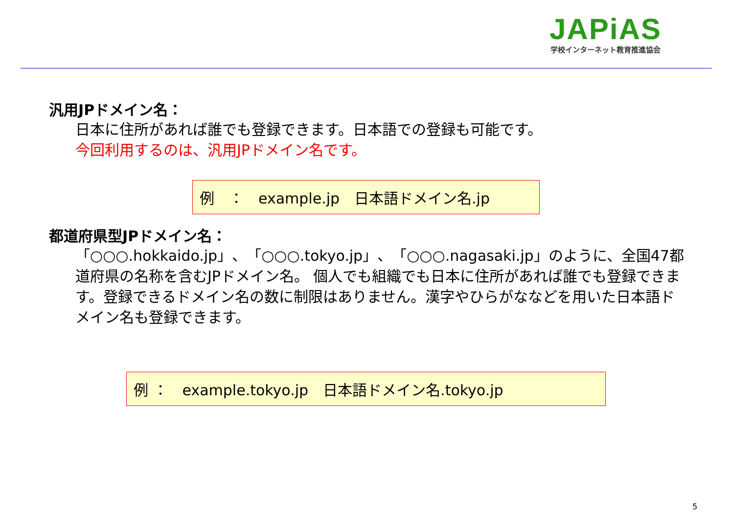JAPiAS
学校インターネット教育推進協会
汎用JPドメイン名：
日本に住所があれば誰でも登録できます。日本語での登録も可能です。
今回利用するのは、汎用JPドメイン名です。
例　：　example.jp　日本語ドメイン名.jp
都道府県型JPドメイン名：
「○○○.hokkaido.jp」、「○○○.tokyo.jp」、「○○○.nagasaki.jp」のように、全国47都道府県の名称を含むJPドメイン名。 個人でも組織でも日本に住所があれば誰でも登録できます。登録できるドメイン名の数に制限はありません。漢字やひらがななどを用いた日本語ドメイン名も登録できます。
例 ：　example.tokyo.jp　日本語ドメイン名.tokyo.jp
5